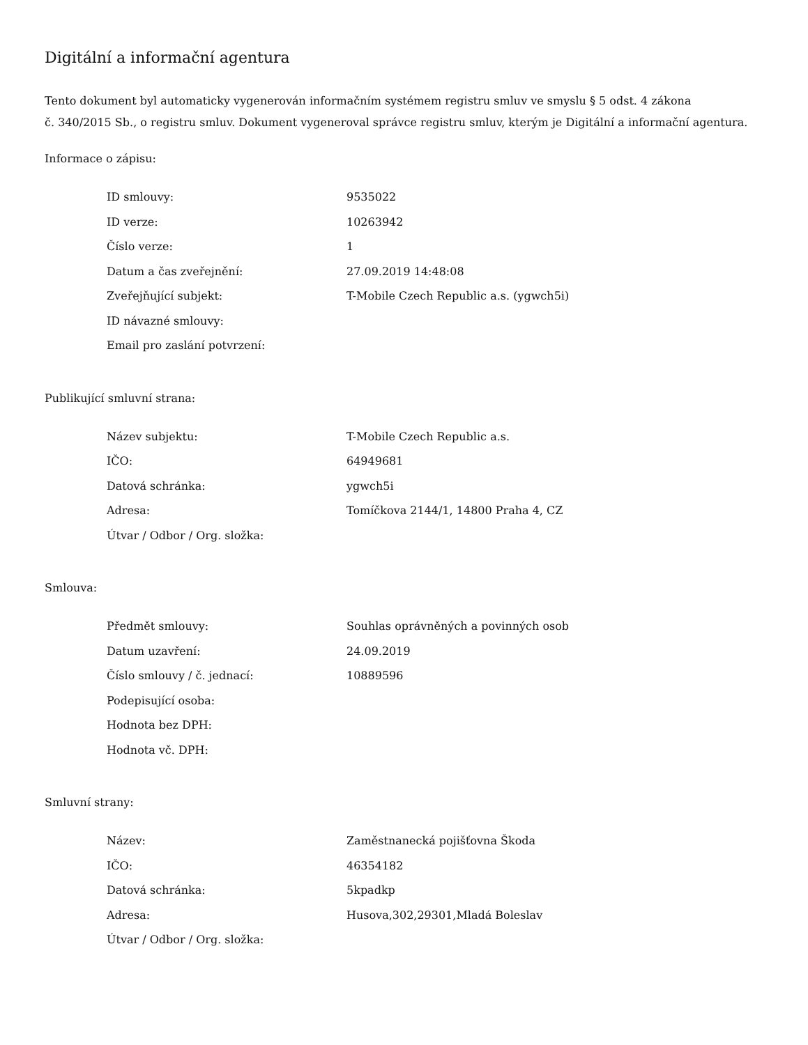Digitální a informační agentura
Tento dokument byl automaticky vygenerován informačním systémem registru smluv ve smyslu § 5 odst. 4 zákona
č. 340/2015 Sb., o registru smluv. Dokument vygeneroval správce registru smluv, kterým je Digitální a informační agentura.
Informace o zápisu:
| ID smlouvy: | 9535022 |
| ID verze: | 10263942 |
| Číslo verze: | 1 |
| Datum a čas zveřejnění: | 27.09.2019 14:48:08 |
| Zveřejňující subjekt: | T-Mobile Czech Republic a.s. (ygwch5i) |
| ID návazné smlouvy: | |
| Email pro zaslání potvrzení: | |
Publikující smluvní strana:
| Název subjektu: | T-Mobile Czech Republic a.s. |
| IČO: | 64949681 |
| Datová schránka: | ygwch5i |
| Adresa: | Tomíčkova 2144/1, 14800 Praha 4, CZ |
| Útvar / Odbor / Org. složka: | |
Smlouva:
| Předmět smlouvy: | Souhlas oprávněných a povinných osob |
| Datum uzavření: | 24.09.2019 |
| Číslo smlouvy / č. jednací: | 10889596 |
| Podepisující osoba: | |
| Hodnota bez DPH: | |
| Hodnota vč. DPH: | |
Smluvní strany:
| Název: | Zaměstnanecká pojišťovna Škoda |
| IČO: | 46354182 |
| Datová schránka: | 5kpadkp |
| Adresa: | Husova,302,29301,Mladá Boleslav |
| Útvar / Odbor / Org. složka: | |